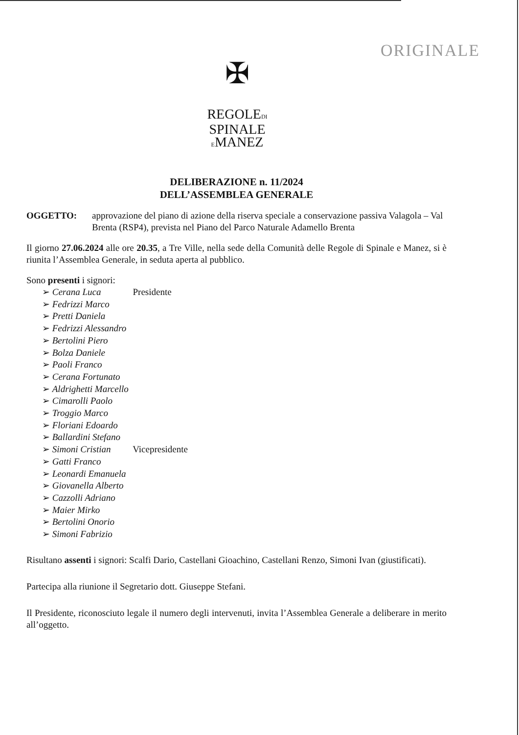✠
REGOLEDI
SPINALE
EMANEZ
ORIGINALE
DELIBERAZIONE n. 11/2024
DELL’ASSEMBLEA GENERALE
OGGETTO: approvazione del piano di azione della riserva speciale a conservazione passiva Valagola – Val Brenta (RSP4), prevista nel Piano del Parco Naturale Adamello Brenta
Il giorno 27.06.2024 alle ore 20.35, a Tre Ville, nella sede della Comunità delle Regole di Spinale e Manez, si è riunita l’Assemblea Generale, in seduta aperta al pubblico.
Sono presenti i signori:
➢ Cerana Luca Presidente
➢ Fedrizzi Marco
➢ Pretti Daniela
➢ Fedrizzi Alessandro
➢ Bertolini Piero
➢ Bolza Daniele
➢ Paoli Franco
➢ Cerana Fortunato
➢ Aldrighetti Marcello
➢ Cimarolli Paolo
➢ Troggio Marco
➢ Floriani Edoardo
➢ Ballardini Stefano
➢ Simoni Cristian Vicepresidente
➢ Gatti Franco
➢ Leonardi Emanuela
➢ Giovanella Alberto
➢ Cazzolli Adriano
➢ Maier Mirko
➢ Bertolini Onorio
➢ Simoni Fabrizio
Risultano assenti i signori: Scalfi Dario, Castellani Gioachino, Castellani Renzo, Simoni Ivan (giustificati).
Partecipa alla riunione il Segretario dott. Giuseppe Stefani.
Il Presidente, riconosciuto legale il numero degli intervenuti, invita l’Assemblea Generale a deliberare in merito all’oggetto.